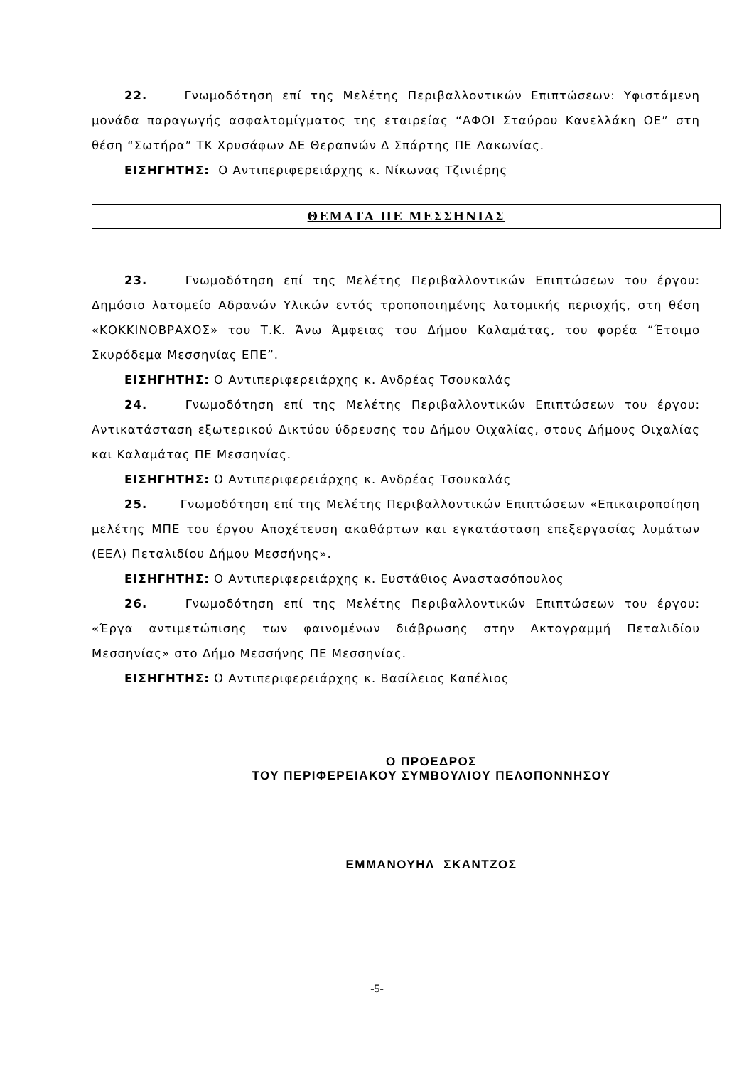22. Γνωμοδότηση επί της Μελέτης Περιβαλλοντικών Επιπτώσεων: Υφιστάμενη μονάδα παραγωγής ασφαλτομίγματος της εταιρείας “ΑΦΟΙ Σταύρου Κανελλάκη ΟΕ” στη θέση “Σωτήρα” ΤΚ Χρυσάφων ΔΕ Θεραπνών Δ Σπάρτης ΠΕ Λακωνίας.
ΕΙΣΗΓΗΤΗΣ: Ο Αντιπεριφερειάρχης κ. Νίκωνας Τζινιέρης
ΘΕΜΑΤΑ ΠΕ ΜΕΣΣΗΝΙΑΣ
23. Γνωμοδότηση επί της Μελέτης Περιβαλλοντικών Επιπτώσεων του έργου: Δημόσιο λατομείο Αδρανών Υλικών εντός τροποποιημένης λατομικής περιοχής, στη θέση «ΚΟΚΚΙΝΟΒΡΑΧΟΣ» του Τ.Κ. Άνω Άμφειας του Δήμου Καλαμάτας, του φορέα “Έτοιμο Σκυρόδεμα Μεσσηνίας ΕΠΕ”.
ΕΙΣΗΓΗΤΗΣ: Ο Αντιπεριφερειάρχης κ. Ανδρέας Τσουκαλάς
24. Γνωμοδότηση επί της Μελέτης Περιβαλλοντικών Επιπτώσεων του έργου: Αντικατάσταση εξωτερικού Δικτύου ύδρευσης του Δήμου Οιχαλίας, στους Δήμους Οιχαλίας και Καλαμάτας ΠΕ Μεσσηνίας.
ΕΙΣΗΓΗΤΗΣ: Ο Αντιπεριφερειάρχης κ. Ανδρέας Τσουκαλάς
25. Γνωμοδότηση επί της Μελέτης Περιβαλλοντικών Επιπτώσεων «Επικαιροποίηση μελέτης ΜΠΕ του έργου Αποχέτευση ακαθάρτων και εγκατάσταση επεξεργασίας λυμάτων (ΕΕΛ) Πεταλιδίου Δήμου Μεσσήνης».
ΕΙΣΗΓΗΤΗΣ: Ο Αντιπεριφερειάρχης κ. Ευστάθιος Αναστασόπουλος
26. Γνωμοδότηση επί της Μελέτης Περιβαλλοντικών Επιπτώσεων του έργου: «Έργα αντιμετώπισης των φαινομένων διάβρωσης στην Ακτογραμμή Πεταλιδίου Μεσσηνίας» στο Δήμο Μεσσήνης ΠΕ Μεσσηνίας.
ΕΙΣΗΓΗΤΗΣ: Ο Αντιπεριφερειάρχης κ. Βασίλειος Καπέλιος
Ο ΠΡΟΕΔΡΟΣ
ΤΟΥ ΠΕΡΙΦΕΡΕΙΑΚΟΥ ΣΥΜΒΟΥΛΙΟΥ ΠΕΛΟΠΟΝΝΗΣΟΥ
ΕΜΜΑΝΟΥΗΛ ΣΚΑΝΤΖΟΣ
-5-